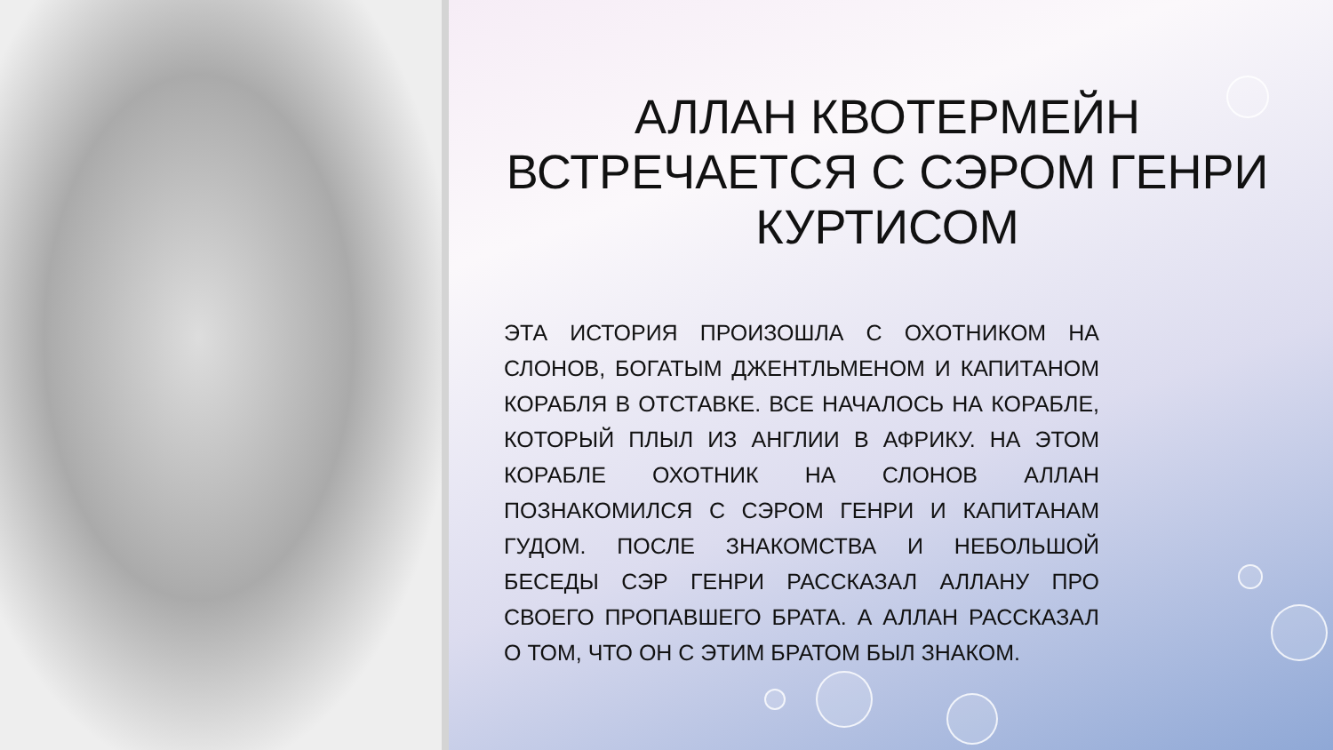АЛЛАН КВОТЕРМЕЙН ВСТРЕЧАЕТСЯ С СЭРОМ ГЕНРИ КУРТИСОМ
ЭТА ИСТОРИЯ ПРОИЗОШЛА С ОХОТНИКОМ НА СЛОНОВ, БОГАТЫМ ДЖЕНТЛЬМЕНОМ И КАПИТАНОМ КОРАБЛЯ В ОТСТАВКЕ. ВСЕ НАЧАЛОСЬ НА КОРАБЛЕ, КОТОРЫЙ ПЛЫЛ ИЗ АНГЛИИ В АФРИКУ. НА ЭТОМ КОРАБЛЕ ОХОТНИК НА СЛОНОВ АЛЛАН ПОЗНАКОМИЛСЯ С СЭРОМ ГЕНРИ И КАПИТАНАМ ГУДОМ. ПОСЛЕ ЗНАКОМСТВА И НЕБОЛЬШОЙ БЕСЕДЫ СЭР ГЕНРИ РАССКАЗАЛ АЛЛАНУ ПРО СВОЕГО ПРОПАВШЕГО БРАТА. А АЛЛАН РАССКАЗАЛ О ТОМ, ЧТО ОН С ЭТИМ БРАТОМ БЫЛ ЗНАКОМ.